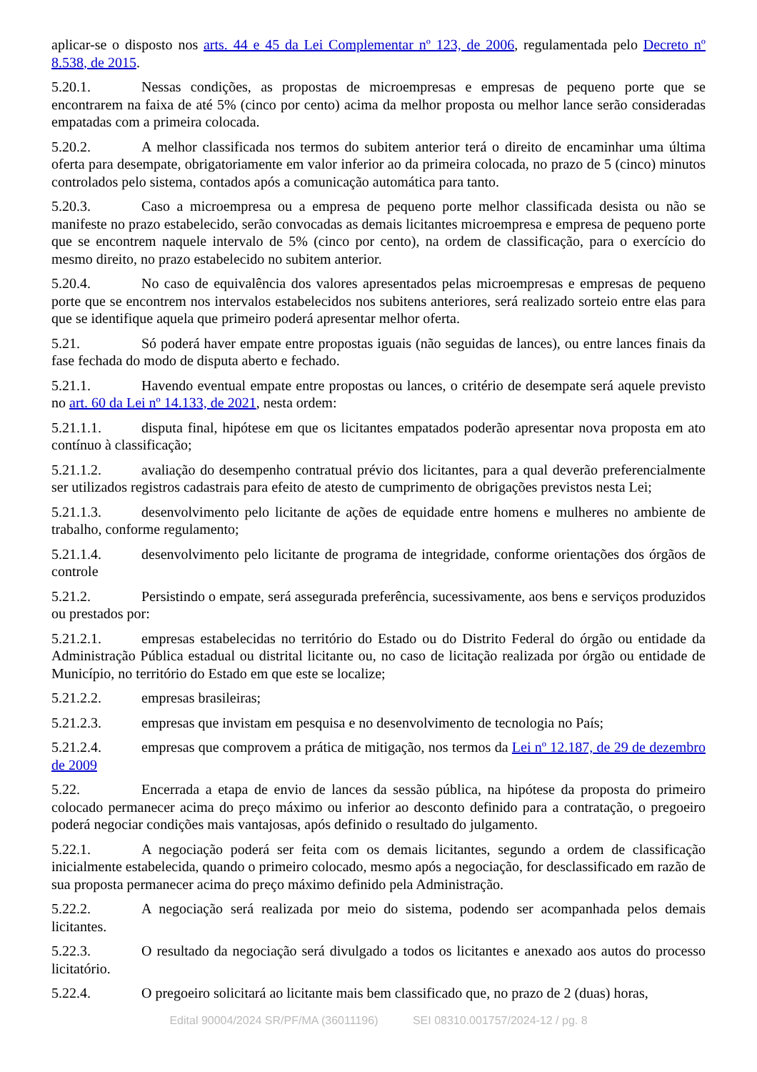aplicar-se o disposto nos arts. 44 e 45 da Lei Complementar nº 123, de 2006, regulamentada pelo Decreto nº 8.538, de 2015.
5.20.1. Nessas condições, as propostas de microempresas e empresas de pequeno porte que se encontrarem na faixa de até 5% (cinco por cento) acima da melhor proposta ou melhor lance serão consideradas empatadas com a primeira colocada.
5.20.2. A melhor classificada nos termos do subitem anterior terá o direito de encaminhar uma última oferta para desempate, obrigatoriamente em valor inferior ao da primeira colocada, no prazo de 5 (cinco) minutos controlados pelo sistema, contados após a comunicação automática para tanto.
5.20.3. Caso a microempresa ou a empresa de pequeno porte melhor classificada desista ou não se manifeste no prazo estabelecido, serão convocadas as demais licitantes microempresa e empresa de pequeno porte que se encontrem naquele intervalo de 5% (cinco por cento), na ordem de classificação, para o exercício do mesmo direito, no prazo estabelecido no subitem anterior.
5.20.4. No caso de equivalência dos valores apresentados pelas microempresas e empresas de pequeno porte que se encontrem nos intervalos estabelecidos nos subitens anteriores, será realizado sorteio entre elas para que se identifique aquela que primeiro poderá apresentar melhor oferta.
5.21. Só poderá haver empate entre propostas iguais (não seguidas de lances), ou entre lances finais da fase fechada do modo de disputa aberto e fechado.
5.21.1. Havendo eventual empate entre propostas ou lances, o critério de desempate será aquele previsto no art. 60 da Lei nº 14.133, de 2021, nesta ordem:
5.21.1.1. disputa final, hipótese em que os licitantes empatados poderão apresentar nova proposta em ato contínuo à classificação;
5.21.1.2. avaliação do desempenho contratual prévio dos licitantes, para a qual deverão preferencialmente ser utilizados registros cadastrais para efeito de atesto de cumprimento de obrigações previstos nesta Lei;
5.21.1.3. desenvolvimento pelo licitante de ações de equidade entre homens e mulheres no ambiente de trabalho, conforme regulamento;
5.21.1.4. desenvolvimento pelo licitante de programa de integridade, conforme orientações dos órgãos de controle
5.21.2. Persistindo o empate, será assegurada preferência, sucessivamente, aos bens e serviços produzidos ou prestados por:
5.21.2.1. empresas estabelecidas no território do Estado ou do Distrito Federal do órgão ou entidade da Administração Pública estadual ou distrital licitante ou, no caso de licitação realizada por órgão ou entidade de Município, no território do Estado em que este se localize;
5.21.2.2. empresas brasileiras;
5.21.2.3. empresas que invistam em pesquisa e no desenvolvimento de tecnologia no País;
5.21.2.4. empresas que comprovem a prática de mitigação, nos termos da Lei nº 12.187, de 29 de dezembro de 2009
5.22. Encerrada a etapa de envio de lances da sessão pública, na hipótese da proposta do primeiro colocado permanecer acima do preço máximo ou inferior ao desconto definido para a contratação, o pregoeiro poderá negociar condições mais vantajosas, após definido o resultado do julgamento.
5.22.1. A negociação poderá ser feita com os demais licitantes, segundo a ordem de classificação inicialmente estabelecida, quando o primeiro colocado, mesmo após a negociação, for desclassificado em razão de sua proposta permanecer acima do preço máximo definido pela Administração.
5.22.2. A negociação será realizada por meio do sistema, podendo ser acompanhada pelos demais licitantes.
5.22.3. O resultado da negociação será divulgado a todos os licitantes e anexado aos autos do processo licitatório.
5.22.4. O pregoeiro solicitará ao licitante mais bem classificado que, no prazo de 2 (duas) horas,
Edital 90004/2024 SR/PF/MA (36011196) SEI 08310.001757/2024-12 / pg. 8